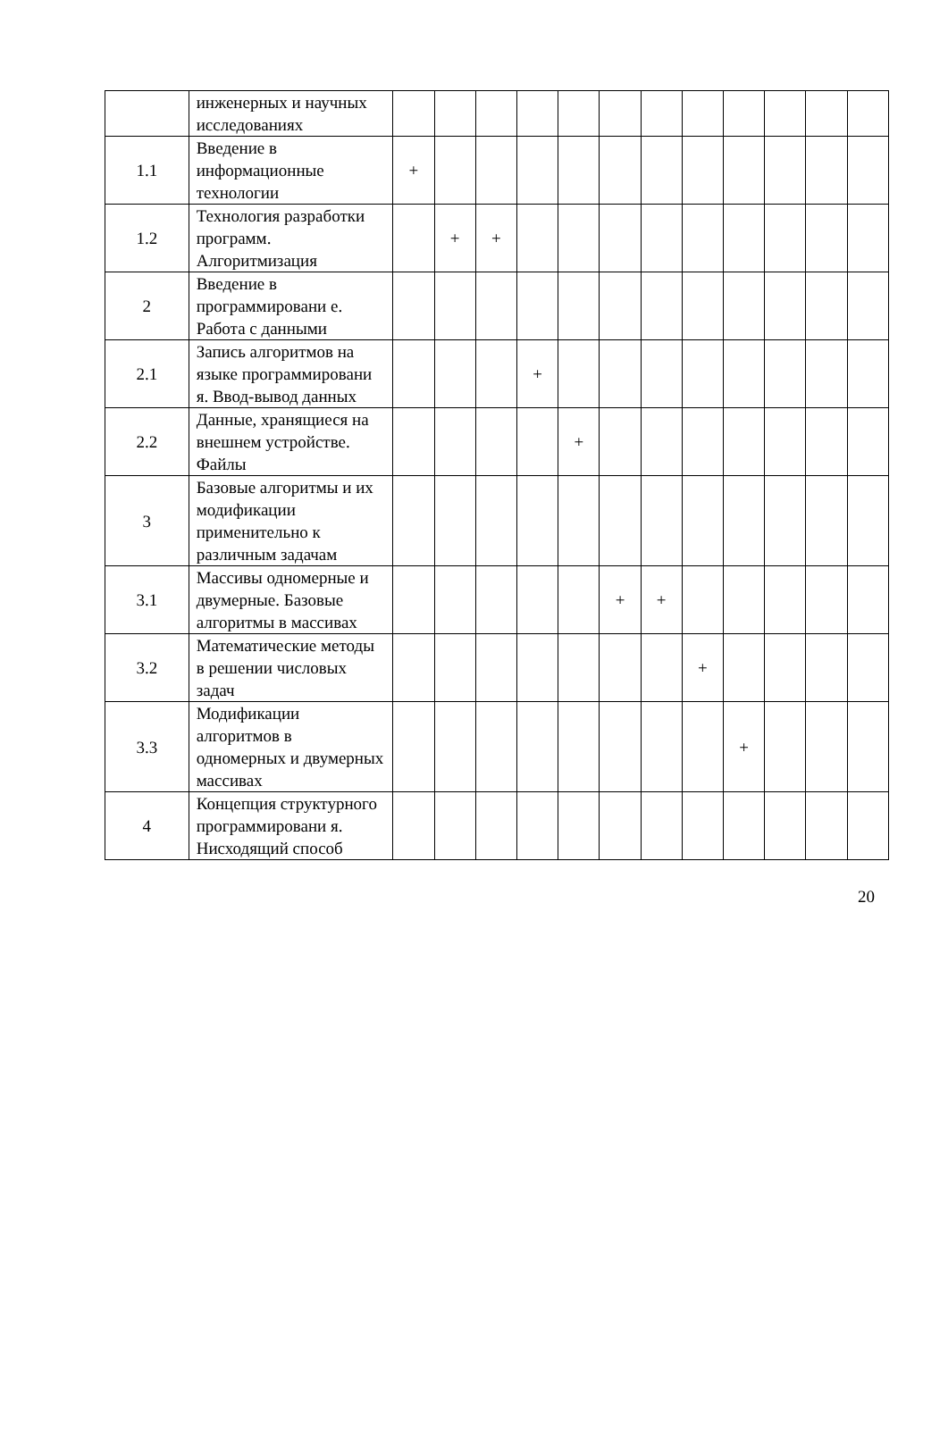| | инженерных и научных исследованиях | | | | | | | | | | | | |
| 1.1 | Введение в информационные технологии | + | | | | | | | | | | | |
| 1.2 | Технология разработки программ. Алгоритмизация | | + | + | | | | | | | | | |
| 2 | Введение в программировани е. Работа с данными | | | | | | | | | | | | |
| 2.1 | Запись алгоритмов на языке программировани я. Ввод-вывод данных | | | | + | | | | | | | | |
| 2.2 | Данные, хранящиеся на внешнем устройстве. Файлы | | | | | + | | | | | | | |
| 3 | Базовые алгоритмы и их модификации применительно к различным задачам | | | | | | | | | | | | |
| 3.1 | Массивы одномерные и двумерные. Базовые алгоритмы в массивах | | | | | | + | + | | | | | |
| 3.2 | Математические методы в решении числовых задач | | | | | | | | + | | | | |
| 3.3 | Модификации алгоритмов в одномерных и двумерных массивах | | | | | | | | | + | | | |
| 4 | Концепция структурного программировани я. Нисходящий способ | | | | | | | | | | | | |
20